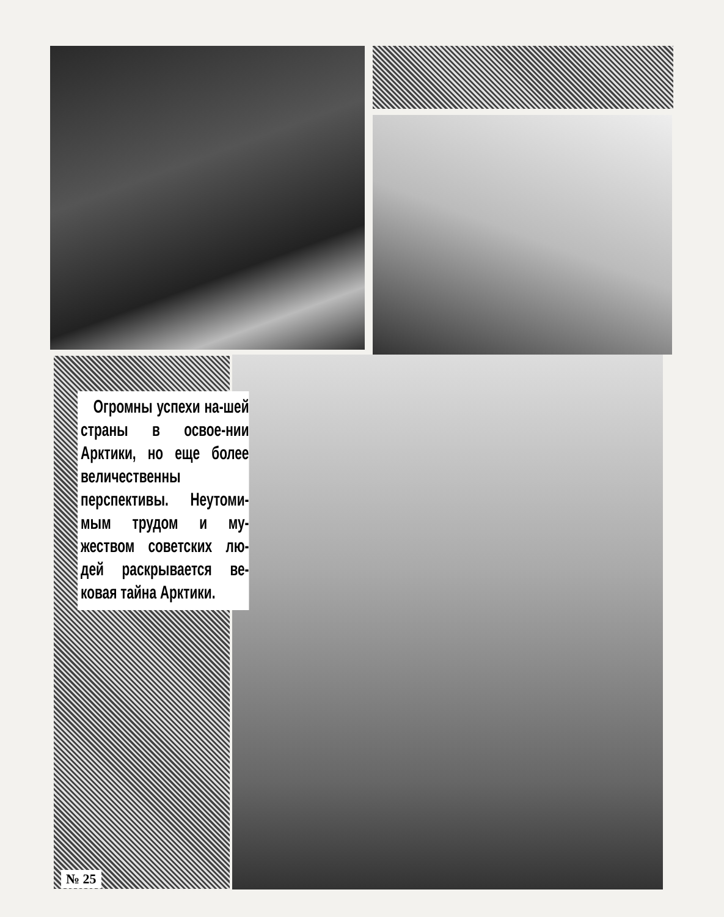Огромны успехи на-шей страны в освое-нии Арктики, но еще более величественны перспективы. Неутоми-мым трудом и му-жеством советских лю-дей раскрывается ве-ковая тайна Арктики.
№ 25